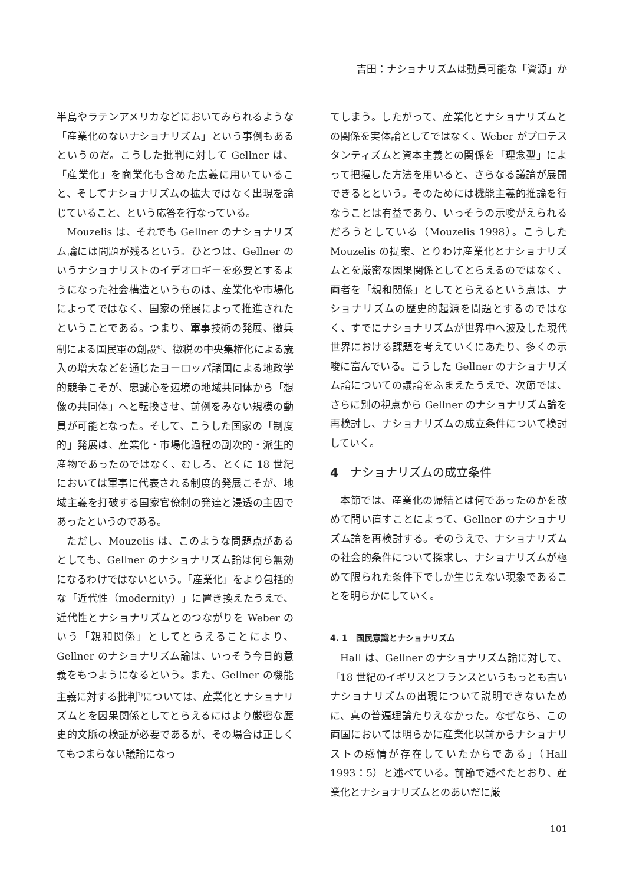吉田：ナショナリズムは動員可能な「資源」か
半島やラテンアメリカなどにおいてみられるような「産業化のないナショナリズム」という事例もあるというのだ。こうした批判に対して Gellner は、「産業化」を商業化も含めた広義に用いていること、そしてナショナリズムの拡大ではなく出現を論じていること、という応答を行なっている。
Mouzelis は、それでも Gellner のナショナリズム論には問題が残るという。ひとつは、Gellner のいうナショナリストのイデオロギーを必要とするようになった社会構造というものは、産業化や市場化によってではなく、国家の発展によって推進されたということである。つまり、軍事技術の発展、徴兵制による国民軍の創設<sup>6)</sup>、徴税の中央集権化による歳入の増大などを通じたヨーロッパ諸国による地政学的競争こそが、忠誠心を辺境の地域共同体から「想像の共同体」へと転換させ、前例をみない規模の動員が可能となった。そして、こうした国家の「制度的」発展は、産業化・市場化過程の副次的・派生的産物であったのではなく、むしろ、とくに 18 世紀においては軍事に代表される制度的発展こそが、地域主義を打破する国家官僚制の発達と浸透の主因であったというのである。
ただし、Mouzelis は、このような問題点があるとしても、Gellner のナショナリズム論は何ら無効になるわけではないという。「産業化」をより包括的な「近代性（modernity）」に置き換えたうえで、近代性とナショナリズムとのつながりを Weber のいう「親和関係」としてとらえることにより、Gellner のナショナリズム論は、いっそう今日的意義をもつようになるという。また、Gell­ner の機能主義に対する批判<sup>7)</sup>については、産業化とナショナリズムとを因果関係としてとらえるにはより厳密な歴史的文脈の検証が必要であるが、その場合は正しくてもつまらない議論になっ
てしまう。したがって、産業化とナショナリズムとの関係を実体論としてではなく、Weber がプロテスタンティズムと資本主義との関係を「理念型」によって把握した方法を用いると、さらなる議論が展開できるとという。そのためには機能主義的推論を行なうことは有益であり、いっそうの示唆がえられるだろうとしている（Mouzelis 1998）。こうした Mouzelis の提案、とりわけ産業化とナショナリズムとを厳密な因果関係としてとらえるのではなく、両者を「親和関係」としてとらえるという点は、ナショナリズムの歴史的起源を問題とするのではなく、すでにナショナリズムが世界中へ波及した現代世界における課題を考えていくにあたり、多くの示唆に富んでいる。こうした Gellner のナショナリズム論についての議論をふまえたうえで、次節では、さらに別の視点から Gellner のナショナリズム論を再検討し、ナショナリズムの成立条件について検討していく。
4　ナショナリズムの成立条件
本節では、産業化の帰結とは何であったのかを改めて問い直すことによって、Gellner のナショナリズム論を再検討する。そのうえで、ナショナリズムの社会的条件について探求し、ナショナリズムが極めて限られた条件下でしか生じえない現象であることを明らかにしていく。
4. 1　国民意識とナショナリズム
Hall は、Gellner のナショナリズム論に対して、「18 世紀のイギリスとフランスというもっとも古いナショナリズムの出現について説明できないために、真の普遍理論たりえなかった。なぜなら、この両国においては明らかに産業化以前からナショナリストの感情が存在していたからである」（Hall 1993：5）と述べている。前節で述べたとおり、産業化とナショナリズムとのあいだに厳
101